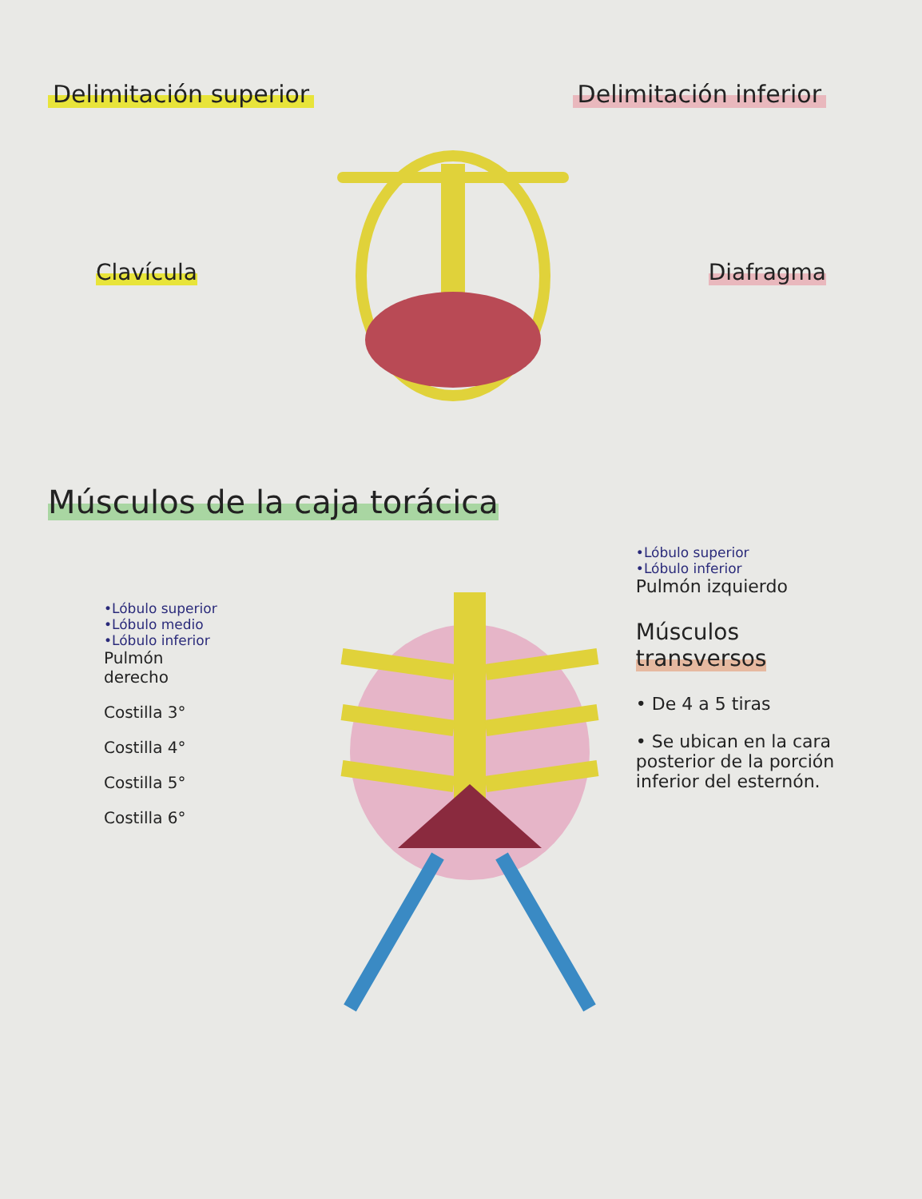Delimitación superior Delimitación inferior
Clavícula Diafragma
Músculos de la caja torácica
•Lóbulo superior
•Lóbulo medio
•Lóbulo inferior
Pulmón
derecho
Costilla 3°
Costilla 4°
Costilla 5°
Costilla 6°
•Lóbulo superior
•Lóbulo inferior
Pulmón izquierdo
Músculos
transversos
• De 4 a 5 tiras
• Se ubican en la cara posterior de la porción inferior del esternón.